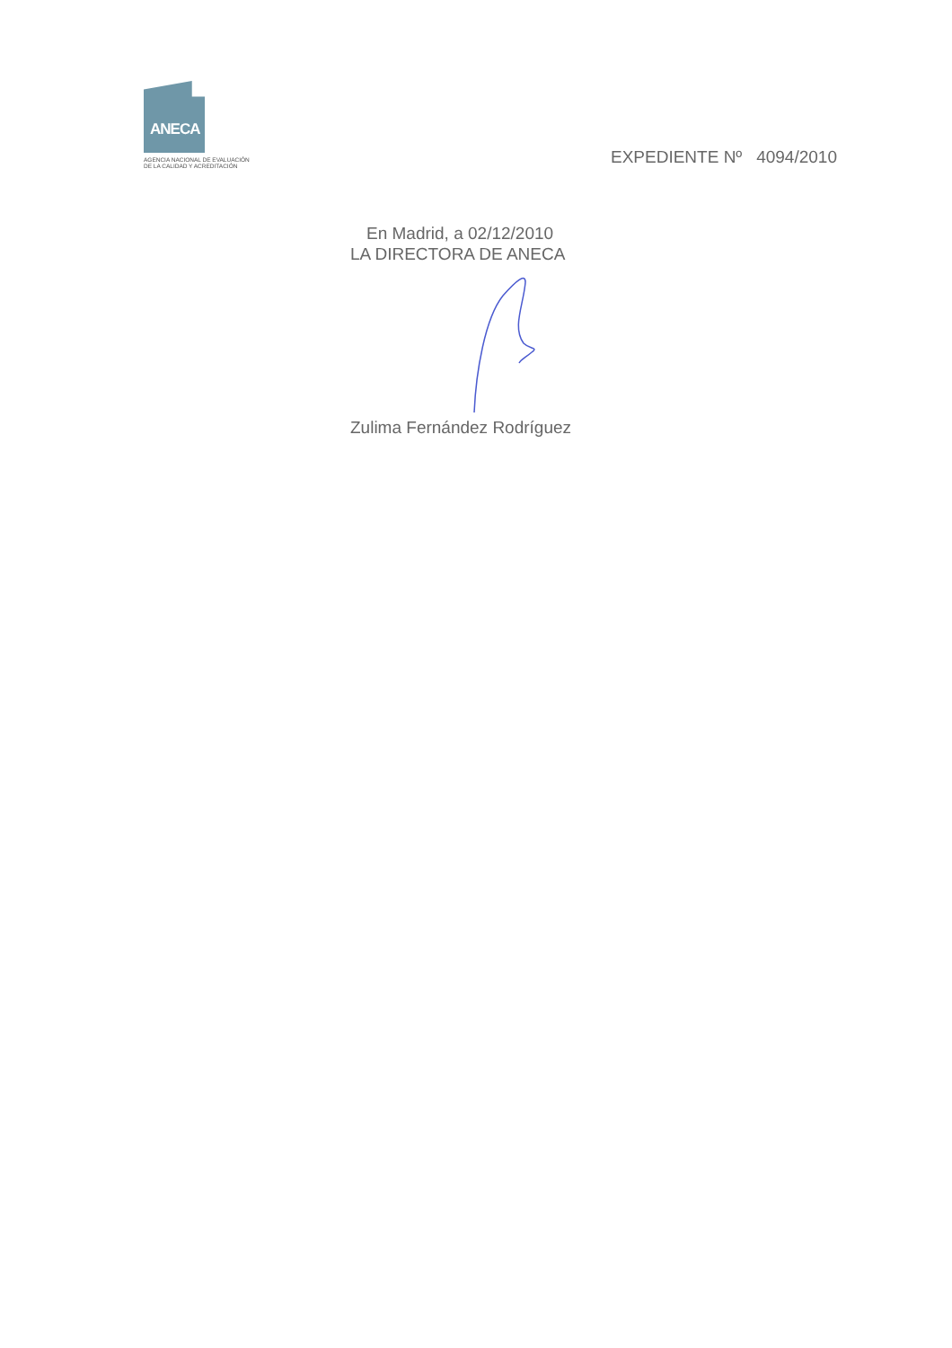ANECA
AGENCIA NACIONAL DE EVALUACIÓN
DE LA CALIDAD Y ACREDITACIÓN
EXPEDIENTE Nº 4094/2010
En Madrid, a 02/12/2010
LA DIRECTORA DE ANECA
Zulima Fernández Rodríguez